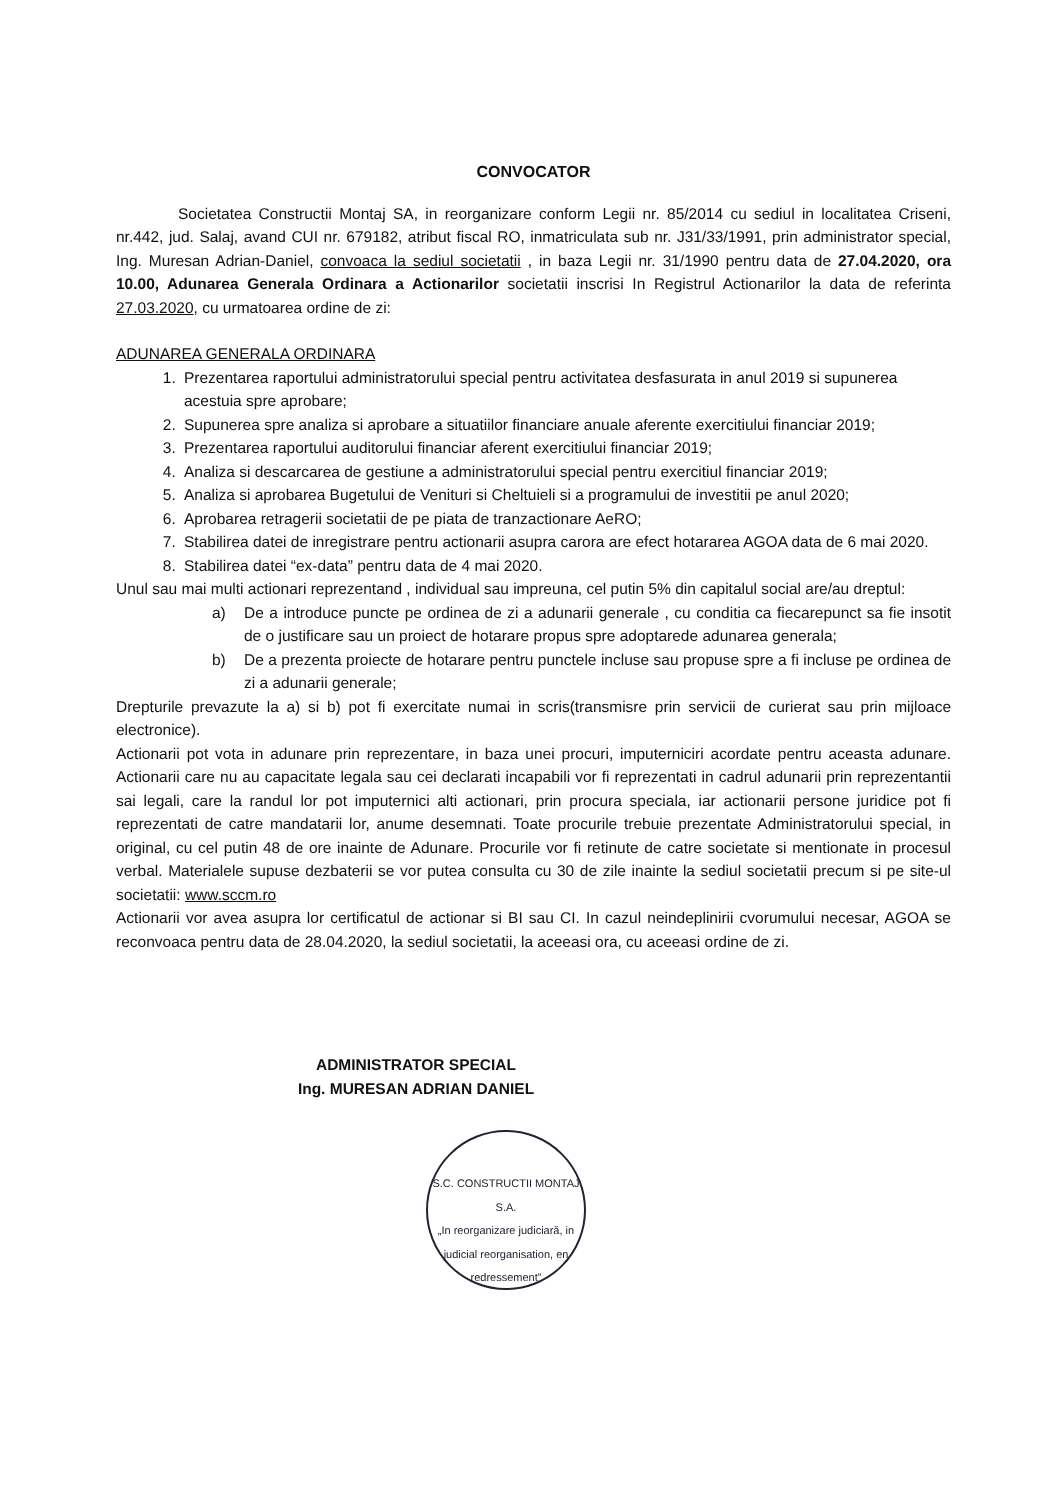CONVOCATOR
Societatea Constructii Montaj SA, in reorganizare conform Legii nr. 85/2014 cu sediul in localitatea Criseni, nr.442, jud. Salaj, avand CUI nr. 679182, atribut fiscal RO, inmatriculata sub nr. J31/33/1991, prin administrator special, Ing. Muresan Adrian-Daniel, convoaca la sediul societatii , in baza Legii nr. 31/1990 pentru data de 27.04.2020, ora 10.00, Adunarea Generala Ordinara a Actionarilor societatii inscrisi In Registrul Actionarilor la data de referinta 27.03.2020, cu urmatoarea ordine de zi:
ADUNAREA GENERALA ORDINARA
1. Prezentarea raportului administratorului special pentru activitatea desfasurata in anul 2019 si supunerea acestuia spre aprobare;
2. Supunerea spre analiza si aprobare a situatiilor financiare anuale aferente exercitiului financiar 2019;
3. Prezentarea raportului auditorului financiar aferent exercitiului financiar 2019;
4. Analiza si descarcarea de gestiune a administratorului special pentru exercitiul financiar 2019;
5. Analiza si aprobarea Bugetului de Venituri si Cheltuieli si a programului de investitii pe anul 2020;
6. Aprobarea retragerii societatii de pe piata de tranzactionare AeRO;
7. Stabilirea datei de inregistrare pentru actionarii asupra carora are efect hotararea AGOA data de 6 mai 2020.
8. Stabilirea datei “ex-data” pentru data de 4 mai 2020.
Unul sau mai multi actionari reprezentand , individual sau impreuna, cel putin 5% din capitalul social are/au dreptul:
a) De a introduce puncte pe ordinea de zi a adunarii generale , cu conditia ca fiecarepunct sa fie insotit de o justificare sau un proiect de hotarare propus spre adoptarede adunarea generala;
b) De a prezenta proiecte de hotarare pentru punctele incluse sau propuse spre a fi incluse pe ordinea de zi a adunarii generale;
Drepturile prevazute la a) si b) pot fi exercitate numai in scris(transmisre prin servicii de curierat sau prin mijloace electronice).
Actionarii pot vota in adunare prin reprezentare, in baza unei procuri, imputerniciri acordate pentru aceasta adunare. Actionarii care nu au capacitate legala sau cei declarati incapabili vor fi reprezentati in cadrul adunarii prin reprezentantii sai legali, care la randul lor pot imputernici alti actionari, prin procura speciala, iar actionarii persone juridice pot fi reprezentati de catre mandatarii lor, anume desemnati. Toate procurile trebuie prezentate Administratorului special, in original, cu cel putin 48 de ore inainte de Adunare. Procurile vor fi retinute de catre societate si mentionate in procesul verbal. Materialele supuse dezbaterii se vor putea consulta cu 30 de zile inainte la sediul societatii precum si pe site-ul societatii: www.sccm.ro
Actionarii vor avea asupra lor certificatul de actionar si BI sau CI. In cazul neindeplinirii cvorumului necesar, AGOA se reconvoaca pentru data de 28.04.2020, la sediul societatii, la aceeasi ora, cu aceeasi ordine de zi.
ADMINISTRATOR SPECIAL
Ing. MURESAN ADRIAN DANIEL
S.C. CONSTRUCTII MONTAJ S.A.
„In reorganizare judiciară, in judicial reorganisation, en redressement”